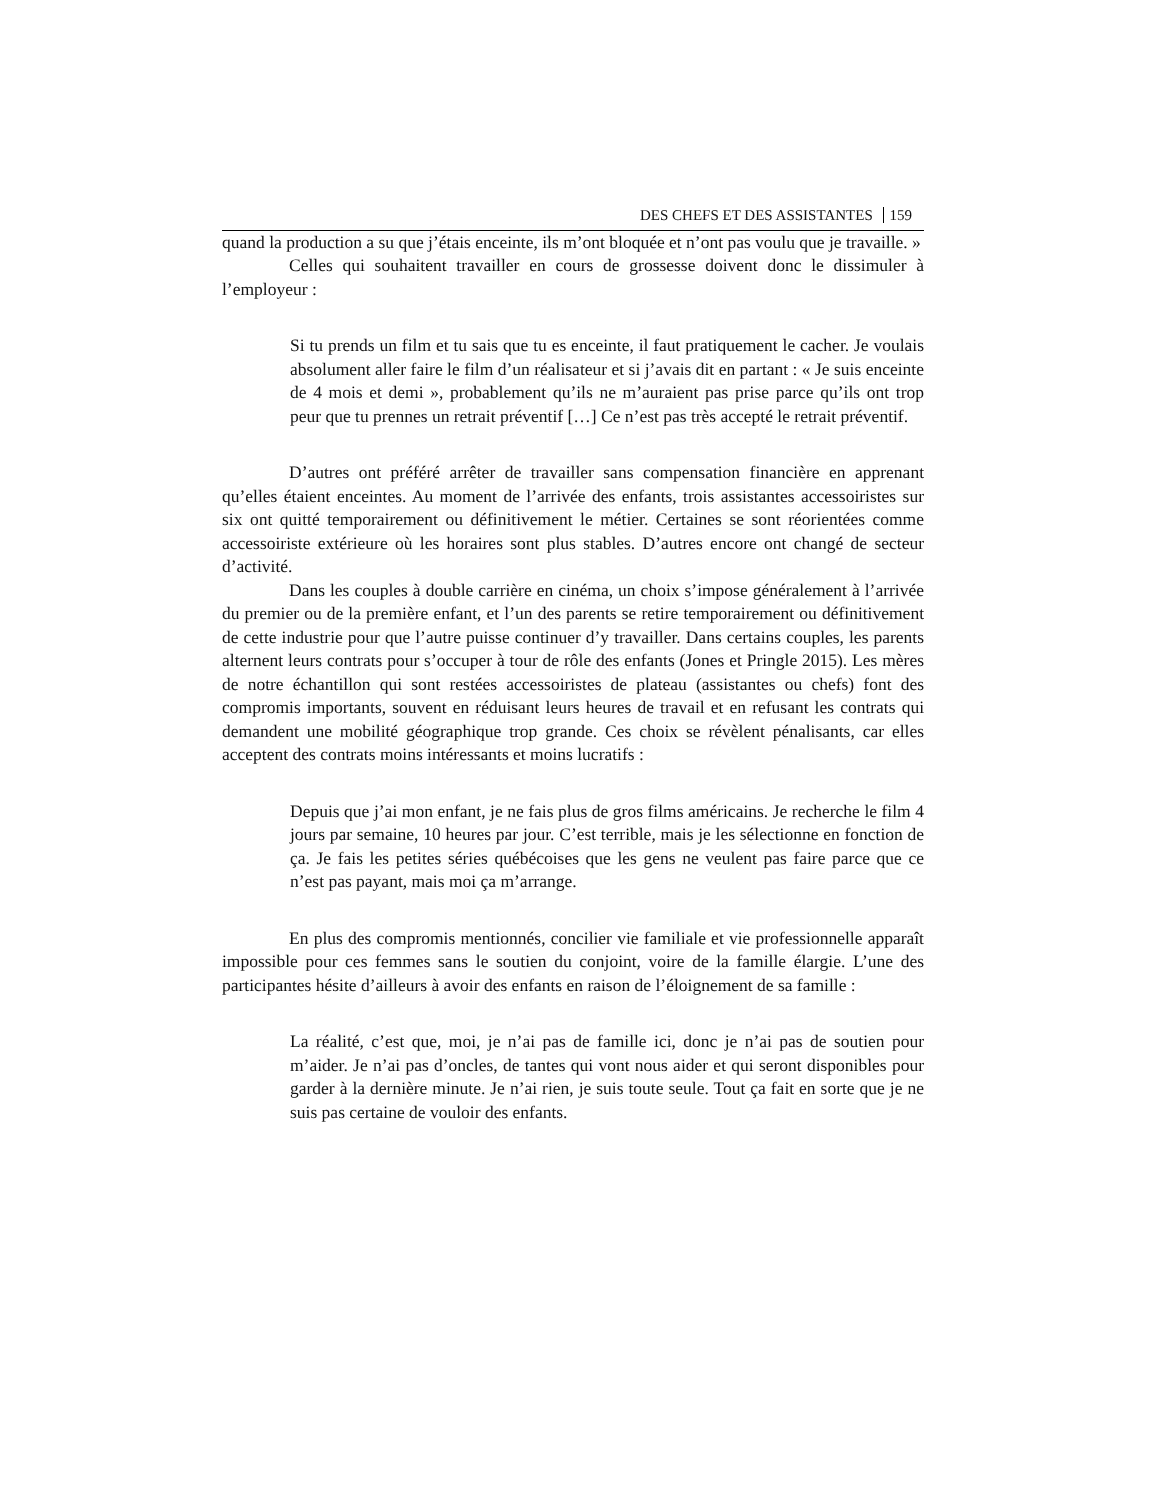DES CHEFS ET DES ASSISTANTES 159
quand la production a su que j’étais enceinte, ils m’ont bloquée et n’ont pas voulu que je travaille. »
Celles qui souhaitent travailler en cours de grossesse doivent donc le dissimuler à l’employeur :
Si tu prends un film et tu sais que tu es enceinte, il faut pratiquement le cacher. Je voulais absolument aller faire le film d’un réalisateur et si j’avais dit en partant : « Je suis enceinte de 4 mois et demi », probablement qu’ils ne m’auraient pas prise parce qu’ils ont trop peur que tu prennes un retrait préventif […] Ce n’est pas très accepté le retrait préventif.
D’autres ont préféré arrêter de travailler sans compensation financière en apprenant qu’elles étaient enceintes. Au moment de l’arrivée des enfants, trois assistantes accessoiristes sur six ont quitté temporairement ou définitivement le métier. Certaines se sont réorientées comme accessoiriste extérieure où les horaires sont plus stables. D’autres encore ont changé de secteur d’activité.
Dans les couples à double carrière en cinéma, un choix s’impose généralement à l’arrivée du premier ou de la première enfant, et l’un des parents se retire temporairement ou définitivement de cette industrie pour que l’autre puisse continuer d’y travailler. Dans certains couples, les parents alternent leurs contrats pour s’occuper à tour de rôle des enfants (Jones et Pringle 2015). Les mères de notre échantillon qui sont restées accessoiristes de plateau (assistantes ou chefs) font des compromis importants, souvent en réduisant leurs heures de travail et en refusant les contrats qui demandent une mobilité géographique trop grande. Ces choix se révèlent pénalisants, car elles acceptent des contrats moins intéressants et moins lucratifs :
Depuis que j’ai mon enfant, je ne fais plus de gros films américains. Je recherche le film 4 jours par semaine, 10 heures par jour. C’est terrible, mais je les sélectionne en fonction de ça. Je fais les petites séries québécoises que les gens ne veulent pas faire parce que ce n’est pas payant, mais moi ça m’arrange.
En plus des compromis mentionnés, concilier vie familiale et vie professionnelle apparaît impossible pour ces femmes sans le soutien du conjoint, voire de la famille élargie. L’une des participantes hésite d’ailleurs à avoir des enfants en raison de l’éloignement de sa famille :
La réalité, c’est que, moi, je n’ai pas de famille ici, donc je n’ai pas de soutien pour m’aider. Je n’ai pas d’oncles, de tantes qui vont nous aider et qui seront disponibles pour garder à la dernière minute. Je n’ai rien, je suis toute seule. Tout ça fait en sorte que je ne suis pas certaine de vouloir des enfants.